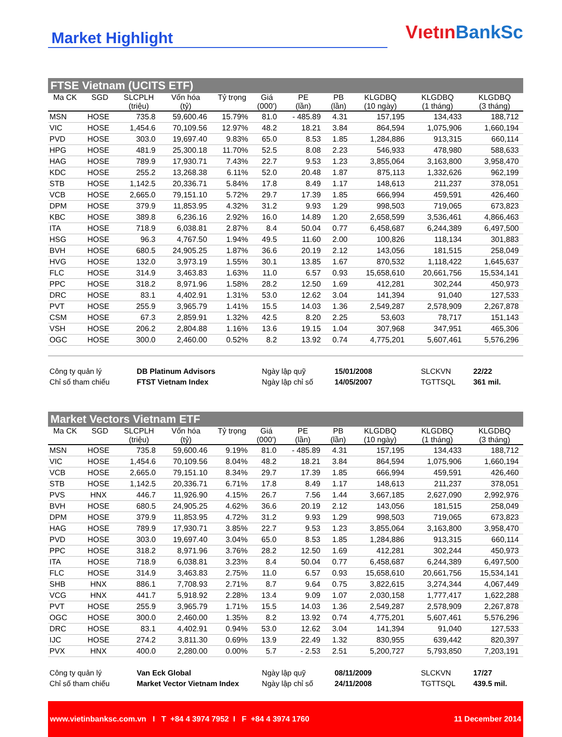Market Highlight
Vıetın BankSc
FTSE Vietnam (UCITS ETF)
| Ma CK | SGD | SLCPLH | Vốn hóa | Tỷ trọng | Giá | PE | PB | KLGDBQ | KLGDBQ | KLGDBQ |
| --- | --- | --- | --- | --- | --- | --- | --- | --- | --- | --- |
| | | (triệu) | (tỷ) | | (000') | (lần) | (lần) | (10 ngày) | (1 tháng) | (3 tháng) |
| MSN | HOSE | 735.8 | 59,600.46 | 15.79% | 81.0 | - 485.89 | 4.31 | 157,195 | 134,433 | 188,712 |
| VIC | HOSE | 1,454.6 | 70,109.56 | 12.97% | 48.2 | 18.21 | 3.84 | 864,594 | 1,075,906 | 1,660,194 |
| PVD | HOSE | 303.0 | 19,697.40 | 9.83% | 65.0 | 8.53 | 1.85 | 1,284,886 | 913,315 | 660,114 |
| HPG | HOSE | 481.9 | 25,300.18 | 11.70% | 52.5 | 8.08 | 2.23 | 546,933 | 478,980 | 588,633 |
| HAG | HOSE | 789.9 | 17,930.71 | 7.43% | 22.7 | 9.53 | 1.23 | 3,855,064 | 3,163,800 | 3,958,470 |
| KDC | HOSE | 255.2 | 13,268.38 | 6.11% | 52.0 | 20.48 | 1.87 | 875,113 | 1,332,626 | 962,199 |
| STB | HOSE | 1,142.5 | 20,336.71 | 5.84% | 17.8 | 8.49 | 1.17 | 148,613 | 211,237 | 378,051 |
| VCB | HOSE | 2,665.0 | 79,151.10 | 5.72% | 29.7 | 17.39 | 1.85 | 666,994 | 459,591 | 426,460 |
| DPM | HOSE | 379.9 | 11,853.95 | 4.32% | 31.2 | 9.93 | 1.29 | 998,503 | 719,065 | 673,823 |
| KBC | HOSE | 389.8 | 6,236.16 | 2.92% | 16.0 | 14.89 | 1.20 | 2,658,599 | 3,536,461 | 4,866,463 |
| ITA | HOSE | 718.9 | 6,038.81 | 2.87% | 8.4 | 50.04 | 0.77 | 6,458,687 | 6,244,389 | 6,497,500 |
| HSG | HOSE | 96.3 | 4,767.50 | 1.94% | 49.5 | 11.60 | 2.00 | 100,826 | 118,134 | 301,883 |
| BVH | HOSE | 680.5 | 24,905.25 | 1.87% | 36.6 | 20.19 | 2.12 | 143,056 | 181,515 | 258,049 |
| HVG | HOSE | 132.0 | 3,973.19 | 1.55% | 30.1 | 13.85 | 1.67 | 870,532 | 1,118,422 | 1,645,637 |
| FLC | HOSE | 314.9 | 3,463.83 | 1.63% | 11.0 | 6.57 | 0.93 | 15,658,610 | 20,661,756 | 15,534,141 |
| PPC | HOSE | 318.2 | 8,971.96 | 1.58% | 28.2 | 12.50 | 1.69 | 412,281 | 302,244 | 450,973 |
| DRC | HOSE | 83.1 | 4,402.91 | 1.31% | 53.0 | 12.62 | 3.04 | 141,394 | 91,040 | 127,533 |
| PVT | HOSE | 255.9 | 3,965.79 | 1.41% | 15.5 | 14.03 | 1.36 | 2,549,287 | 2,578,909 | 2,267,878 |
| CSM | HOSE | 67.3 | 2,859.91 | 1.32% | 42.5 | 8.20 | 2.25 | 53,603 | 78,717 | 151,143 |
| VSH | HOSE | 206.2 | 2,804.88 | 1.16% | 13.6 | 19.15 | 1.04 | 307,968 | 347,951 | 465,306 |
| OGC | HOSE | 300.0 | 2,460.00 | 0.52% | 8.2 | 13.92 | 0.74 | 4,775,201 | 5,607,461 | 5,576,296 |
Công ty quản lý DB Platinum Advisors Ngày lập quỹ 15/01/2008 SLCKVN 22/22 Chỉ số tham chiếu FTST Vietnam Index Ngày lập chỉ số 14/05/2007 TGTTSQL 361 mil.
Market Vectors Vietnam ETF
| Ma CK | SGD | SLCPLH | Vốn hóa | Tỷ trọng | Giá | PE | PB | KLGDBQ | KLGDBQ | KLGDBQ |
| --- | --- | --- | --- | --- | --- | --- | --- | --- | --- | --- |
| | | (triệu) | (tỷ) | | (000') | (lần) | (lần) | (10 ngày) | (1 tháng) | (3 tháng) |
| MSN | HOSE | 735.8 | 59,600.46 | 9.19% | 81.0 | - 485.89 | 4.31 | 157,195 | 134,433 | 188,712 |
| VIC | HOSE | 1,454.6 | 70,109.56 | 8.04% | 48.2 | 18.21 | 3.84 | 864,594 | 1,075,906 | 1,660,194 |
| VCB | HOSE | 2,665.0 | 79,151.10 | 8.34% | 29.7 | 17.39 | 1.85 | 666,994 | 459,591 | 426,460 |
| STB | HOSE | 1,142.5 | 20,336.71 | 6.71% | 17.8 | 8.49 | 1.17 | 148,613 | 211,237 | 378,051 |
| PVS | HNX | 446.7 | 11,926.90 | 4.15% | 26.7 | 7.56 | 1.44 | 3,667,185 | 2,627,090 | 2,992,976 |
| BVH | HOSE | 680.5 | 24,905.25 | 4.62% | 36.6 | 20.19 | 2.12 | 143,056 | 181,515 | 258,049 |
| DPM | HOSE | 379.9 | 11,853.95 | 4.72% | 31.2 | 9.93 | 1.29 | 998,503 | 719,065 | 673,823 |
| HAG | HOSE | 789.9 | 17,930.71 | 3.85% | 22.7 | 9.53 | 1.23 | 3,855,064 | 3,163,800 | 3,958,470 |
| PVD | HOSE | 303.0 | 19,697.40 | 3.04% | 65.0 | 8.53 | 1.85 | 1,284,886 | 913,315 | 660,114 |
| PPC | HOSE | 318.2 | 8,971.96 | 3.76% | 28.2 | 12.50 | 1.69 | 412,281 | 302,244 | 450,973 |
| ITA | HOSE | 718.9 | 6,038.81 | 3.23% | 8.4 | 50.04 | 0.77 | 6,458,687 | 6,244,389 | 6,497,500 |
| FLC | HOSE | 314.9 | 3,463.83 | 2.75% | 11.0 | 6.57 | 0.93 | 15,658,610 | 20,661,756 | 15,534,141 |
| SHB | HNX | 886.1 | 7,708.93 | 2.71% | 8.7 | 9.64 | 0.75 | 3,822,615 | 3,274,344 | 4,067,449 |
| VCG | HNX | 441.7 | 5,918.92 | 2.28% | 13.4 | 9.09 | 1.07 | 2,030,158 | 1,777,417 | 1,622,288 |
| PVT | HOSE | 255.9 | 3,965.79 | 1.71% | 15.5 | 14.03 | 1.36 | 2,549,287 | 2,578,909 | 2,267,878 |
| OGC | HOSE | 300.0 | 2,460.00 | 1.35% | 8.2 | 13.92 | 0.74 | 4,775,201 | 5,607,461 | 5,576,296 |
| DRC | HOSE | 83.1 | 4,402.91 | 0.94% | 53.0 | 12.62 | 3.04 | 141,394 | 91,040 | 127,533 |
| IJC | HOSE | 274.2 | 3,811.30 | 0.69% | 13.9 | 22.49 | 1.32 | 830,955 | 639,442 | 820,397 |
| PVX | HNX | 400.0 | 2,280.00 | 0.00% | 5.7 | - 2.53 | 2.51 | 5,200,727 | 5,793,850 | 7,203,191 |
Công ty quản lý Van Eck Global Ngày lập quỹ 08/11/2009 SLCKVN 17/27 Chỉ số tham chiếu Market Vector Vietnam Index Ngày lập chỉ số 24/11/2008 TGTTSQL 439.5 mil.
www.vietinbanksc.com.vn I T +84 4 3974 7952 I F +84 4 3974 1760 11 December 2014